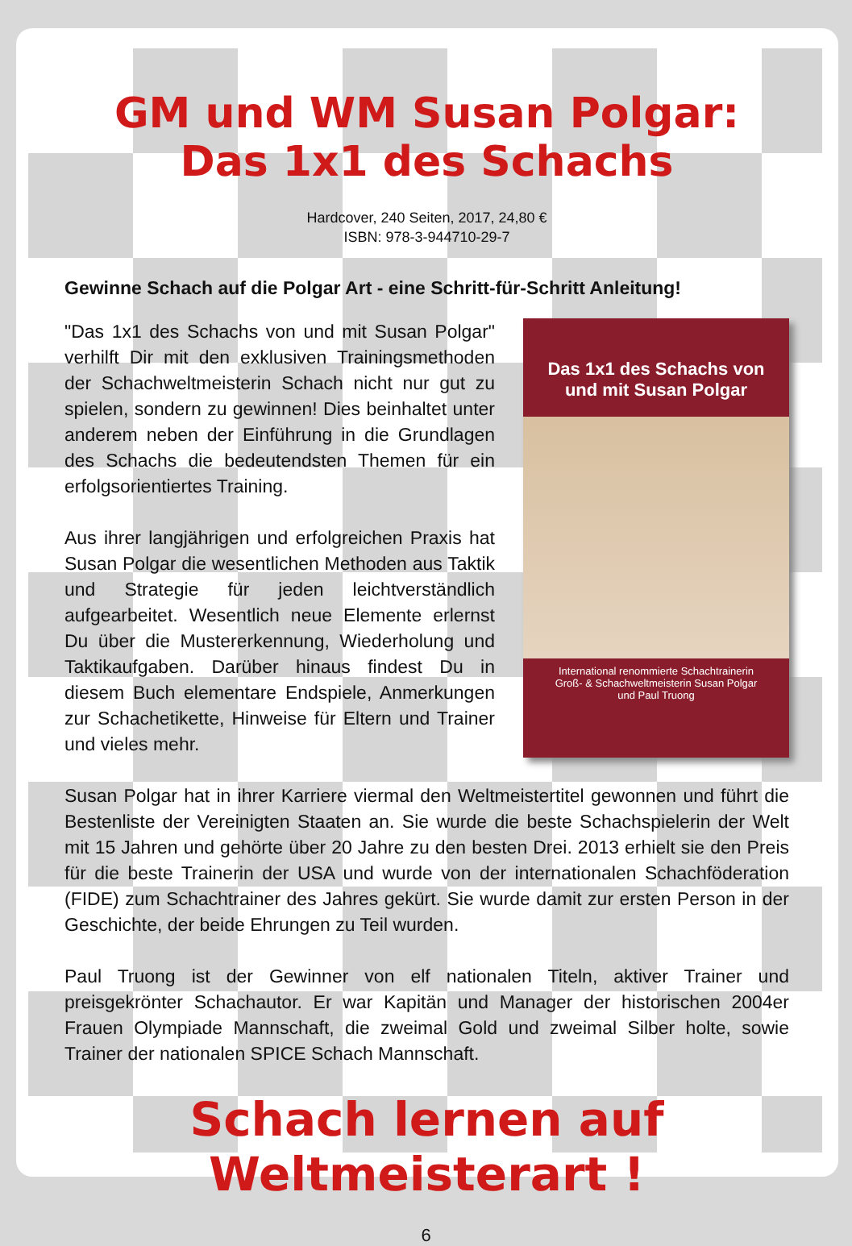GM und WM Susan Polgar:
Das 1x1 des Schachs
Hardcover, 240 Seiten, 2017, 24,80 €
ISBN: 978-3-944710-29-7
Gewinne Schach auf die Polgar Art - eine Schritt-für-Schritt Anleitung!
Das 1x1 des Schachs von und mit Susan Polgar
International renommierte Schachtrainerin
Groß- & Schachweltmeisterin Susan Polgar
und Paul Truong
"Das 1x1 des Schachs von und mit Susan Polgar" verhilft Dir mit den exklusiven Trainingsmethoden der Schachweltmeisterin Schach nicht nur gut zu spielen, sondern zu gewinnen! Dies beinhaltet unter anderem neben der Einführung in die Grundlagen des Schachs die bedeutendsten Themen für ein erfolgsorientiertes Training.
Aus ihrer langjährigen und erfolgreichen Praxis hat Susan Polgar die wesentlichen Methoden aus Taktik und Strategie für jeden leichtverständlich aufgearbeitet. Wesentlich neue Elemente erlernst Du über die Mustererkennung, Wiederholung und Taktikaufgaben. Darüber hinaus findest Du in diesem Buch elementare Endspiele, Anmerkungen zur Schachetikette, Hinweise für Eltern und Trainer und vieles mehr.
Susan Polgar hat in ihrer Karriere viermal den Weltmeistertitel gewonnen und führt die Bestenliste der Vereinigten Staaten an. Sie wurde die beste Schachspielerin der Welt mit 15 Jahren und gehörte über 20 Jahre zu den besten Drei. 2013 erhielt sie den Preis für die beste Trainerin der USA und wurde von der internationalen Schachföderation (FIDE) zum Schachtrainer des Jahres gekürt. Sie wurde damit zur ersten Person in der Geschichte, der beide Ehrungen zu Teil wurden.
Paul Truong ist der Gewinner von elf nationalen Titeln, aktiver Trainer und preisgekrönter Schachautor. Er war Kapitän und Manager der historischen 2004er Frauen Olympiade Mannschaft, die zweimal Gold und zweimal Silber holte, sowie Trainer der nationalen SPICE Schach Mannschaft.
Schach lernen auf Weltmeisterart !
6